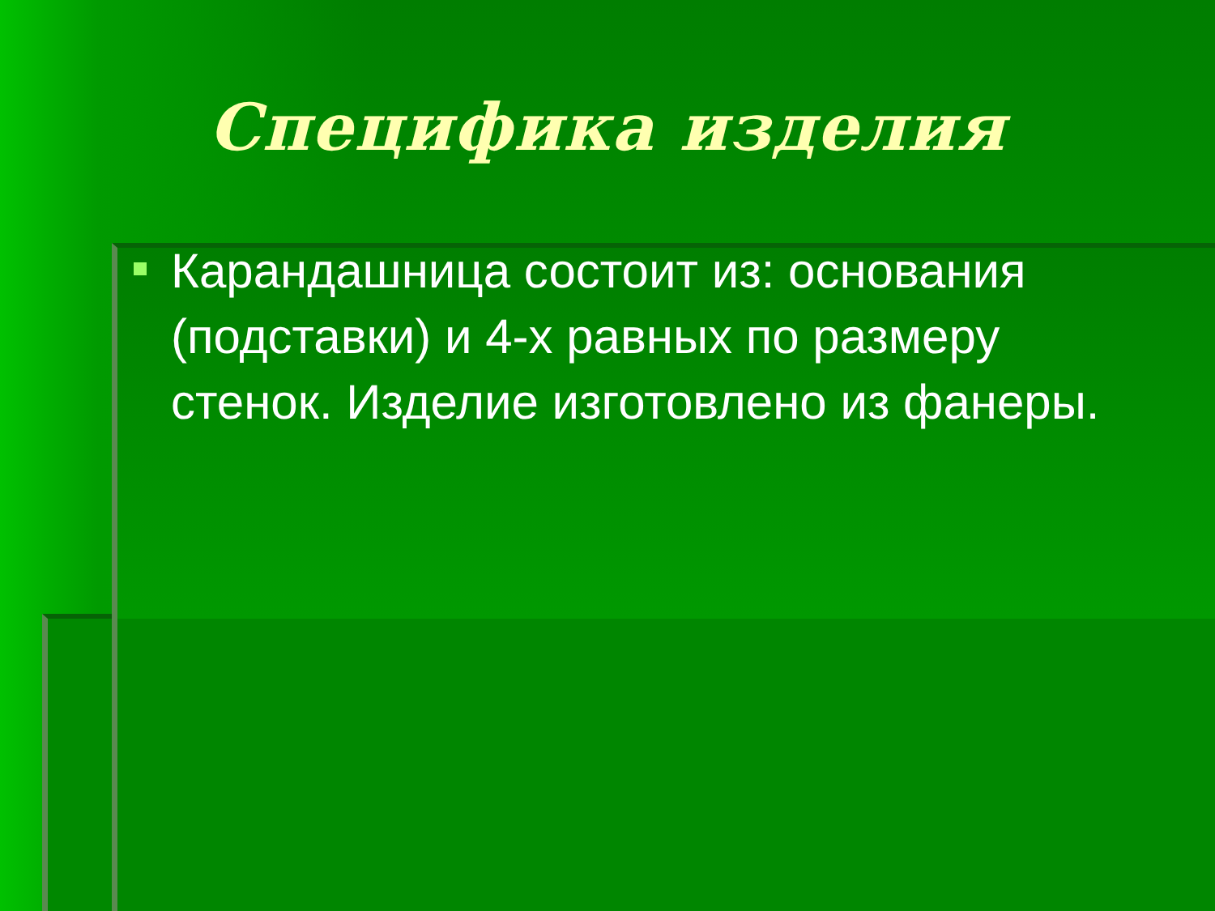Специфика изделия
Карандашница состоит из: основания (подставки) и 4-х равных по размеру стенок. Изделие изготовлено из фанеры.